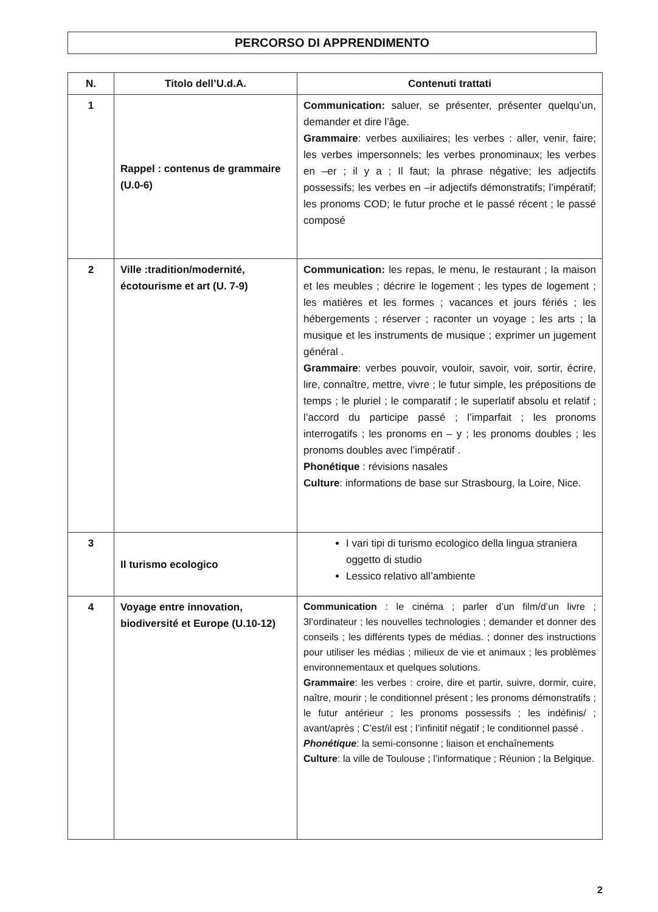PERCORSO DI APPRENDIMENTO
| N. | Titolo dell’U.d.A. | Contenuti trattati |
| --- | --- | --- |
| 1 | Rappel : contenus de grammaire (U.0-6) | Communication: saluer, se présenter, présenter quelqu’un, demander et dire l’âge. Grammaire : verbes auxiliaires; les verbes : aller, venir, faire; les verbes impersonnels; les verbes pronominaux; les verbes en –er ; il y a ; Il faut; la phrase négative; les adjectifs possessifs; les verbes en –ir adjectifs démonstratifs; l’impératif; les pronoms COD; le futur proche et le passé récent ; le passé composé |
| 2 | Ville :tradition/modernité, écotourisme et art (U. 7-9) | Communication: les repas, le menu, le restaurant ; la maison et les meubles ; décrire le logement ; les types de logement ; les matières et les formes ; vacances et jours fériés ; les hébergements ; réserver ; raconter un voyage ; les arts ; la musique et les instruments de musique ; exprimer un jugement général . Grammaire : verbes pouvoir, vouloir, savoir, voir, sortir, écrire, lire, connaître, mettre, vivre ; le futur simple, les prépositions de temps ; le pluriel ; le comparatif ; le superlatif absolu et relatif ; l’accord du participe passé ; l’imparfait ; les pronoms interrogatifs ; les pronoms en – y ; les pronoms doubles ; les pronoms doubles avec l’impératif . Phonétique : révisions nasales Culture : informations de base sur Strasbourg, la Loire, Nice. |
| 3 | Il turismo ecologico | I vari tipi di turismo ecologico della lingua straniera oggetto di studio Lessico relativo all’ambiente |
| 4 | Voyage entre innovation, biodiversité et Europe (U.10-12) | Communication : le cinéma ; parler d’un film/d’un livre ; 3l’ordinateur ; les nouvelles technologies ; demander et donner des conseils ; les différents types de médias. ; donner des instructions pour utiliser les médias ; milieux de vie et animaux ; les problèmes environnementaux et quelques solutions. Grammaire : les verbes : croire, dire et partir, suivre, dormir, cuire, naître, mourir ; le conditionnel présent ; les pronoms démonstratifs ; le futur antérieur ; les pronoms possessifs ; les indéfinis/ ; avant/après ; C’est/il est ; l’infinitif négatif ; le conditionnel passé . Phonétique : la semi-consonne ; liaison et enchaînements Culture : la ville de Toulouse ; l’informatique ; Réunion ; la Belgique. |
2